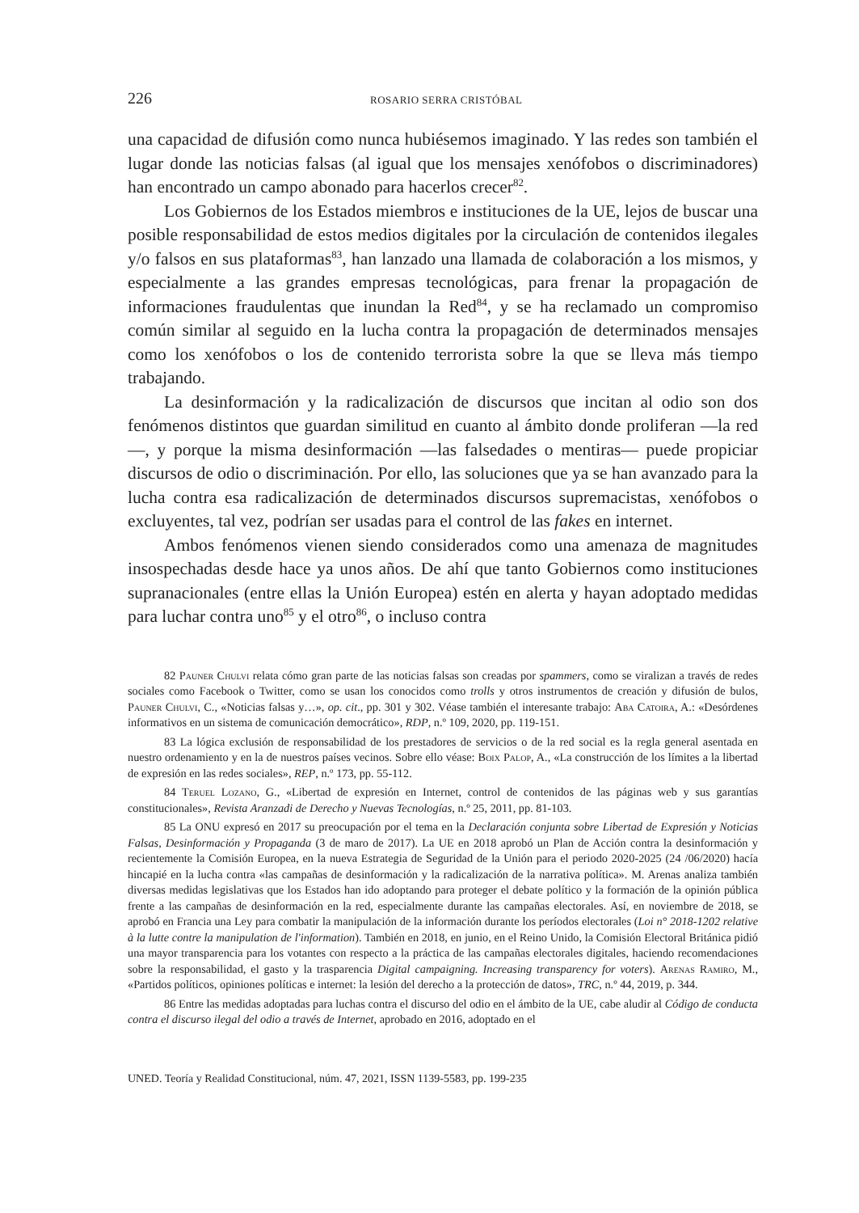226 ROSARIO SERRA CRISTÓBAL
una capacidad de difusión como nunca hubiésemos imaginado. Y las redes son también el lugar donde las noticias falsas (al igual que los mensajes xenófobos o discriminadores) han encontrado un campo abonado para hacerlos crecer<sup>82</sup>.
Los Gobiernos de los Estados miembros e instituciones de la UE, lejos de buscar una posible responsabilidad de estos medios digitales por la circulación de contenidos ilegales y/o falsos en sus plataformas<sup>83</sup>, han lanzado una llamada de colaboración a los mismos, y especialmente a las grandes empresas tecnológicas, para frenar la propagación de informaciones fraudulentas que inundan la Red<sup>84</sup>, y se ha reclamado un compromiso común similar al seguido en la lucha contra la propagación de determinados mensajes como los xenófobos o los de contenido terrorista sobre la que se lleva más tiempo trabajando.
La desinformación y la radicalización de discursos que incitan al odio son dos fenómenos distintos que guardan similitud en cuanto al ámbito donde proliferan —la red—, y porque la misma desinformación —las falsedades o mentiras— puede propiciar discursos de odio o discriminación. Por ello, las soluciones que ya se han avanzado para la lucha contra esa radicalización de determinados discursos supremacistas, xenófobos o excluyentes, tal vez, podrían ser usadas para el control de las fakes en internet.
Ambos fenómenos vienen siendo considerados como una amenaza de magnitudes insospechadas desde hace ya unos años. De ahí que tanto Gobiernos como instituciones supranacionales (entre ellas la Unión Europea) estén en alerta y hayan adoptado medidas para luchar contra uno<sup>85</sup> y el otro<sup>86</sup>, o incluso contra
82 Pauner Chulvi relata cómo gran parte de las noticias falsas son creadas por spammers, como se viralizan a través de redes sociales como Facebook o Twitter, como se usan los conocidos como trolls y otros instrumentos de creación y difusión de bulos, Pauner Chulvi, C., «Noticias falsas y…», op. cit., pp. 301 y 302. Véase también el interesante trabajo: Aba Catoira, A.: «Desórdenes informativos en un sistema de comunicación democrático», RDP, n.º 109, 2020, pp. 119-151.
83 La lógica exclusión de responsabilidad de los prestadores de servicios o de la red social es la regla general asentada en nuestro ordenamiento y en la de nuestros países vecinos. Sobre ello véase: Boix Palop, A., «La construcción de los límites a la libertad de expresión en las redes sociales», REP, n.º 173, pp. 55-112.
84 Teruel Lozano, G., «Libertad de expresión en Internet, control de contenidos de las páginas web y sus garantías constitucionales», Revista Aranzadi de Derecho y Nuevas Tecnologías, n.º 25, 2011, pp. 81-103.
85 La ONU expresó en 2017 su preocupación por el tema en la Declaración conjunta sobre Libertad de Expresión y Noticias Falsas, Desinformación y Propaganda (3 de maro de 2017). La UE en 2018 aprobó un Plan de Acción contra la desinformación y recientemente la Comisión Europea, en la nueva Estrategia de Seguridad de la Unión para el periodo 2020-2025 (24 /06/2020) hacía hincapié en la lucha contra «las campañas de desinformación y la radicalización de la narrativa política». M. Arenas analiza también diversas medidas legislativas que los Estados han ido adoptando para proteger el debate político y la formación de la opinión pública frente a las campañas de desinformación en la red, especialmente durante las campañas electorales. Así, en noviembre de 2018, se aprobó en Francia una Ley para combatir la manipulación de la información durante los períodos electorales (Loi n° 2018-1202 relative à la lutte contre la manipulation de l'information). También en 2018, en junio, en el Reino Unido, la Comisión Electoral Británica pidió una mayor transparencia para los votantes con respecto a la práctica de las campañas electorales digitales, haciendo recomendaciones sobre la responsabilidad, el gasto y la trasparencia Digital campaigning. Increasing transparency for voters). Arenas Ramiro, M., «Partidos políticos, opiniones políticas e internet: la lesión del derecho a la protección de datos», TRC, n.º 44, 2019, p. 344.
86 Entre las medidas adoptadas para luchas contra el discurso del odio en el ámbito de la UE, cabe aludir al Código de conducta contra el discurso ilegal del odio a través de Internet, aprobado en 2016, adoptado en el
UNED. Teoría y Realidad Constitucional, núm. 47, 2021, ISSN 1139-5583, pp. 199-235